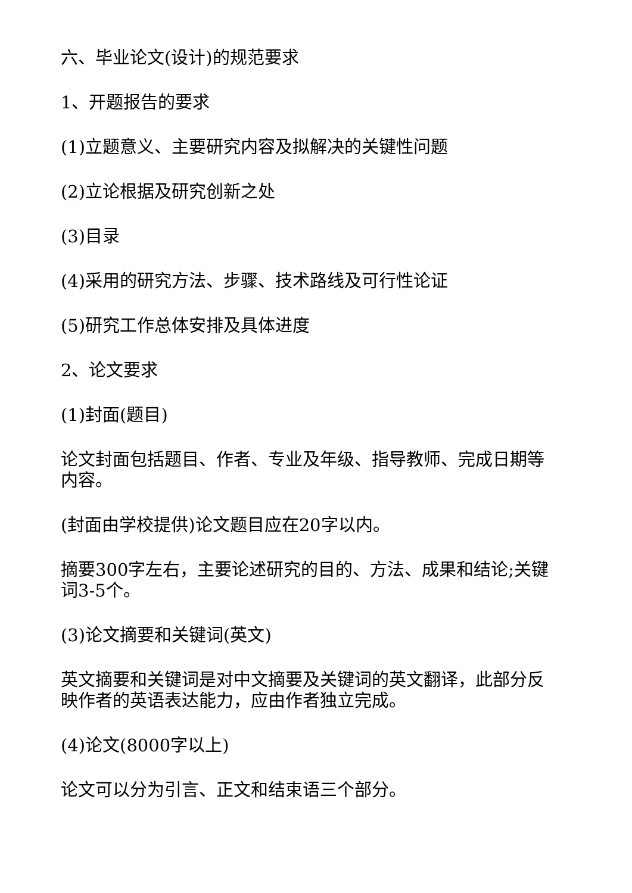六、毕业论文(设计)的规范要求
1、开题报告的要求
(1)立题意义、主要研究内容及拟解决的关键性问题
(2)立论根据及研究创新之处
(3)目录
(4)采用的研究方法、步骤、技术路线及可行性论证
(5)研究工作总体安排及具体进度
2、论文要求
(1)封面(题目)
论文封面包括题目、作者、专业及年级、指导教师、完成日期等内容。
(封面由学校提供)论文题目应在20字以内。
摘要300字左右，主要论述研究的目的、方法、成果和结论;关键词3-5个。
(3)论文摘要和关键词(英文)
英文摘要和关键词是对中文摘要及关键词的英文翻译，此部分反映作者的英语表达能力，应由作者独立完成。
(4)论文(8000字以上)
论文可以分为引言、正文和结束语三个部分。